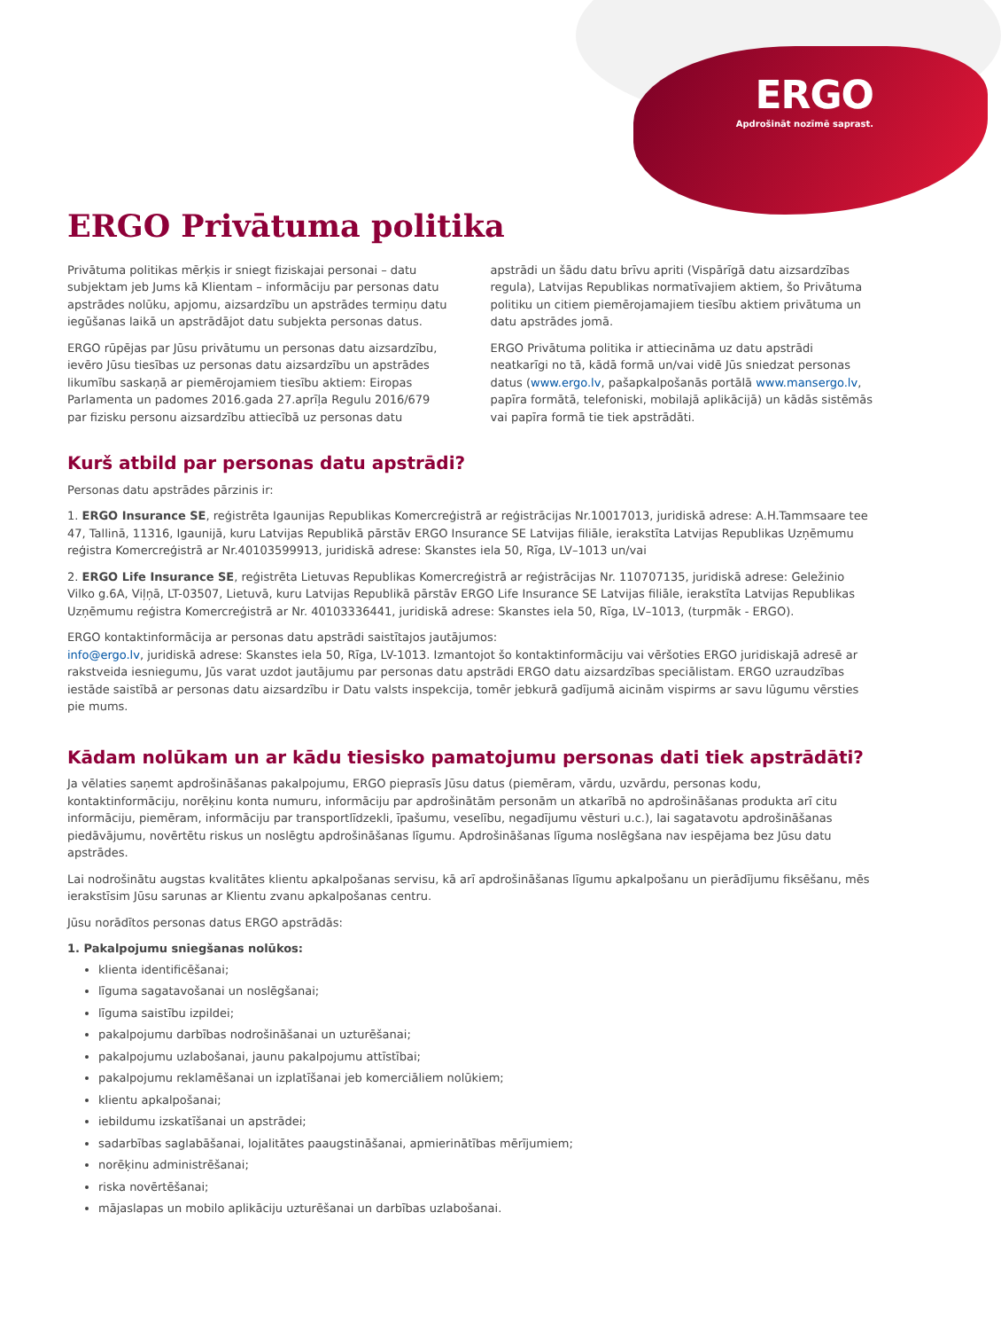ERGO
Apdrošināt nozīmē saprast.
ERGO Privātuma politika
Privātuma politikas mērķis ir sniegt fiziskajai personai – datu subjektam jeb Jums kā Klientam – informāciju par personas datu apstrādes nolūku, apjomu, aizsardzību un apstrādes termiņu datu iegūšanas laikā un apstrādājot datu subjekta personas datus.
ERGO rūpējas par Jūsu privātumu un personas datu aizsardzību, ievēro Jūsu tiesības uz personas datu aizsardzību un apstrādes likumību saskaņā ar piemērojamiem tiesību aktiem: Eiropas Parlamenta un padomes 2016.gada 27.aprīļa Regulu 2016/679 par fizisku personu aizsardzību attiecībā uz personas datu apstrādi un šādu datu brīvu apriti (Vispārīgā datu aizsardzības regula), Latvijas Republikas normatīvajiem aktiem, šo Privātuma politiku un citiem piemērojamajiem tiesību aktiem privātuma un datu apstrādes jomā.
ERGO Privātuma politika ir attiecināma uz datu apstrādi neatkarīgi no tā, kādā formā un/vai vidē Jūs sniedzat personas datus (www.ergo.lv, pašapkalpošanās portālā www.mansergo.lv, papīra formātā, telefoniski, mobilajā aplikācijā) un kādās sistēmās vai papīra formā tie tiek apstrādāti.
Kurš atbild par personas datu apstrādi?
Personas datu apstrādes pārzinis ir:
1. ERGO Insurance SE, reģistrēta Igaunijas Republikas Komercreģistrā ar reģistrācijas Nr.10017013, juridiskā adrese: A.H.Tammsaare tee 47, Tallinā, 11316, Igaunijā, kuru Latvijas Republikā pārstāv ERGO Insurance SE Latvijas filiāle, ierakstīta Latvijas Republikas Uzņēmumu reģistra Komercreģistrā ar Nr.40103599913, juridiskā adrese: Skanstes iela 50, Rīga, LV–1013 un/vai
2. ERGO Life Insurance SE, reģistrēta Lietuvas Republikas Komercreģistrā ar reģistrācijas Nr. 110707135, juridiskā adrese: Geležinio Vilko g.6A, Viļņā, LT-03507, Lietuvā, kuru Latvijas Republikā pārstāv ERGO Life Insurance SE Latvijas filiāle, ierakstīta Latvijas Republikas Uzņēmumu reģistra Komercreģistrā ar Nr. 40103336441, juridiskā adrese: Skanstes iela 50, Rīga, LV–1013, (turpmāk - ERGO).
ERGO kontaktinformācija ar personas datu apstrādi saistītajos jautājumos:
info@ergo.lv, juridiskā adrese: Skanstes iela 50, Rīga, LV-1013. Izmantojot šo kontaktinformāciju vai vēršoties ERGO juridiskajā adresē ar rakstveida iesniegumu, Jūs varat uzdot jautājumu par personas datu apstrādi ERGO datu aizsardzības speciālistam. ERGO uzraudzības iestāde saistībā ar personas datu aizsardzību ir Datu valsts inspekcija, tomēr jebkurā gadījumā aicinām vispirms ar savu lūgumu vērsties pie mums.
Kādam nolūkam un ar kādu tiesisko pamatojumu personas dati tiek apstrādāti?
Ja vēlaties saņemt apdrošināšanas pakalpojumu, ERGO pieprasīs Jūsu datus (piemēram, vārdu, uzvārdu, personas kodu, kontaktinformāciju, norēķinu konta numuru, informāciju par apdrošinātām personām un atkarībā no apdrošināšanas produkta arī citu informāciju, piemēram, informāciju par transportlīdzekli, īpašumu, veselību, negadījumu vēsturi u.c.), lai sagatavotu apdrošināšanas piedāvājumu, novērtētu riskus un noslēgtu apdrošināšanas līgumu. Apdrošināšanas līguma noslēgšana nav iespējama bez Jūsu datu apstrādes.
Lai nodrošinātu augstas kvalitātes klientu apkalpošanas servisu, kā arī apdrošināšanas līgumu apkalpošanu un pierādījumu fiksēšanu, mēs ierakstīsim Jūsu sarunas ar Klientu zvanu apkalpošanas centru.
Jūsu norādītos personas datus ERGO apstrādās:
1. Pakalpojumu sniegšanas nolūkos:
klienta identificēšanai;
līguma sagatavošanai un noslēgšanai;
līguma saistību izpildei;
pakalpojumu darbības nodrošināšanai un uzturēšanai;
pakalpojumu uzlabošanai, jaunu pakalpojumu attīstībai;
pakalpojumu reklamēšanai un izplatīšanai jeb komerciāliem nolūkiem;
klientu apkalpošanai;
iebildumu izskatīšanai un apstrādei;
sadarbības saglabāšanai, lojalitātes paaugstināšanai, apmierinātības mērījumiem;
norēķinu administrēšanai;
riska novērtēšanai;
mājaslapas un mobilo aplikāciju uzturēšanai un darbības uzlabošanai.